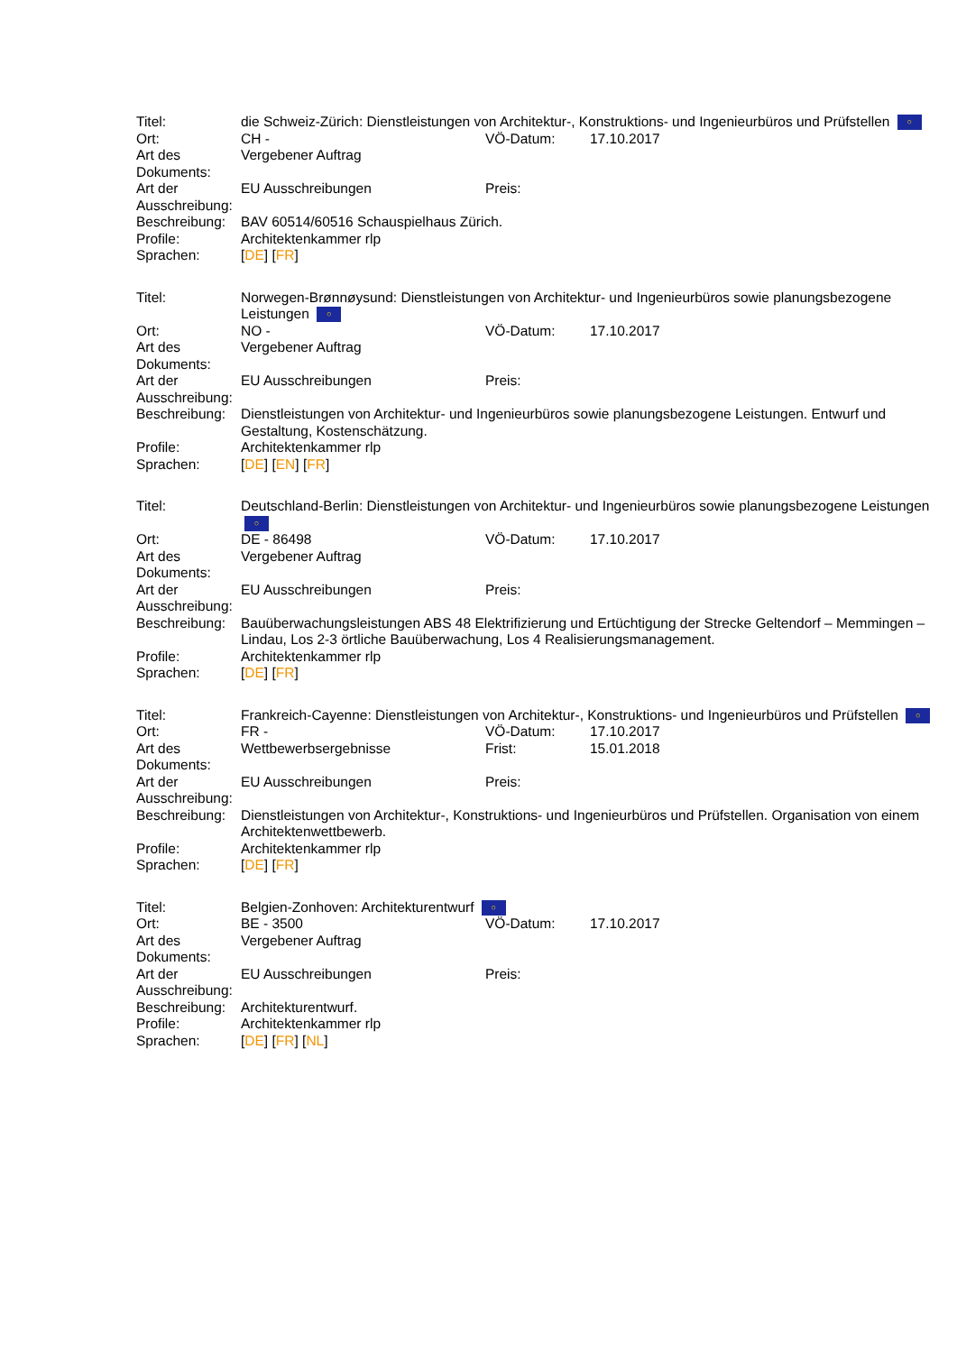| Titel: | die Schweiz-Zürich: Dienstleistungen von Architektur-, Konstruktions- und Ingenieurbüros und Prüfstellen ○ | | |
| Ort: | CH - | VÖ-Datum: | 17.10.2017 |
| Art des Dokuments: | Vergebener Auftrag | | |
| Art der Ausschreibung: | EU Ausschreibungen | Preis: | |
| Beschreibung: | BAV 60514/60516 Schauspielhaus Zürich. | | |
| Profile: | Architektenkammer rlp | | |
| Sprachen: | [ DE ] [ FR ] | | |
| Titel: | Norwegen-Brønnøysund: Dienstleistungen von Architektur- und Ingenieurbüros sowie planungsbezogene Leistungen ○ | | |
| Ort: | NO - | VÖ-Datum: | 17.10.2017 |
| Art des Dokuments: | Vergebener Auftrag | | |
| Art der Ausschreibung: | EU Ausschreibungen | Preis: | |
| Beschreibung: | Dienstleistungen von Architektur- und Ingenieurbüros sowie planungsbezogene Leistungen. Entwurf und Gestaltung, Kostenschätzung. | | |
| Profile: | Architektenkammer rlp | | |
| Sprachen: | [ DE ] [ EN ] [ FR ] | | |
| Titel: | Deutschland-Berlin: Dienstleistungen von Architektur- und Ingenieurbüros sowie planungsbezogene Leistungen ○ | | |
| Ort: | DE - 86498 | VÖ-Datum: | 17.10.2017 |
| Art des Dokuments: | Vergebener Auftrag | | |
| Art der Ausschreibung: | EU Ausschreibungen | Preis: | |
| Beschreibung: | Bauüberwachungsleistungen ABS 48 Elektrifizierung und Ertüchtigung der Strecke Geltendorf – Memmingen – Lindau, Los 2-3 örtliche Bauüberwachung, Los 4 Realisierungsmanagement. | | |
| Profile: | Architektenkammer rlp | | |
| Sprachen: | [ DE ] [ FR ] | | |
| Titel: | Frankreich-Cayenne: Dienstleistungen von Architektur-, Konstruktions- und Ingenieurbüros und Prüfstellen ○ | | |
| Ort: | FR - | VÖ-Datum: | 17.10.2017 |
| Art des Dokuments: | Wettbewerbsergebnisse | Frist: | 15.01.2018 |
| Art der Ausschreibung: | EU Ausschreibungen | Preis: | |
| Beschreibung: | Dienstleistungen von Architektur-, Konstruktions- und Ingenieurbüros und Prüfstellen. Organisation von einem Architektenwettbewerb. | | |
| Profile: | Architektenkammer rlp | | |
| Sprachen: | [ DE ] [ FR ] | | |
| Titel: | Belgien-Zonhoven: Architekturentwurf ○ | | |
| Ort: | BE - 3500 | VÖ-Datum: | 17.10.2017 |
| Art des Dokuments: | Vergebener Auftrag | | |
| Art der Ausschreibung: | EU Ausschreibungen | Preis: | |
| Beschreibung: | Architekturentwurf. | | |
| Profile: | Architektenkammer rlp | | |
| Sprachen: | [ DE ] [ FR ] [ NL ] | | |